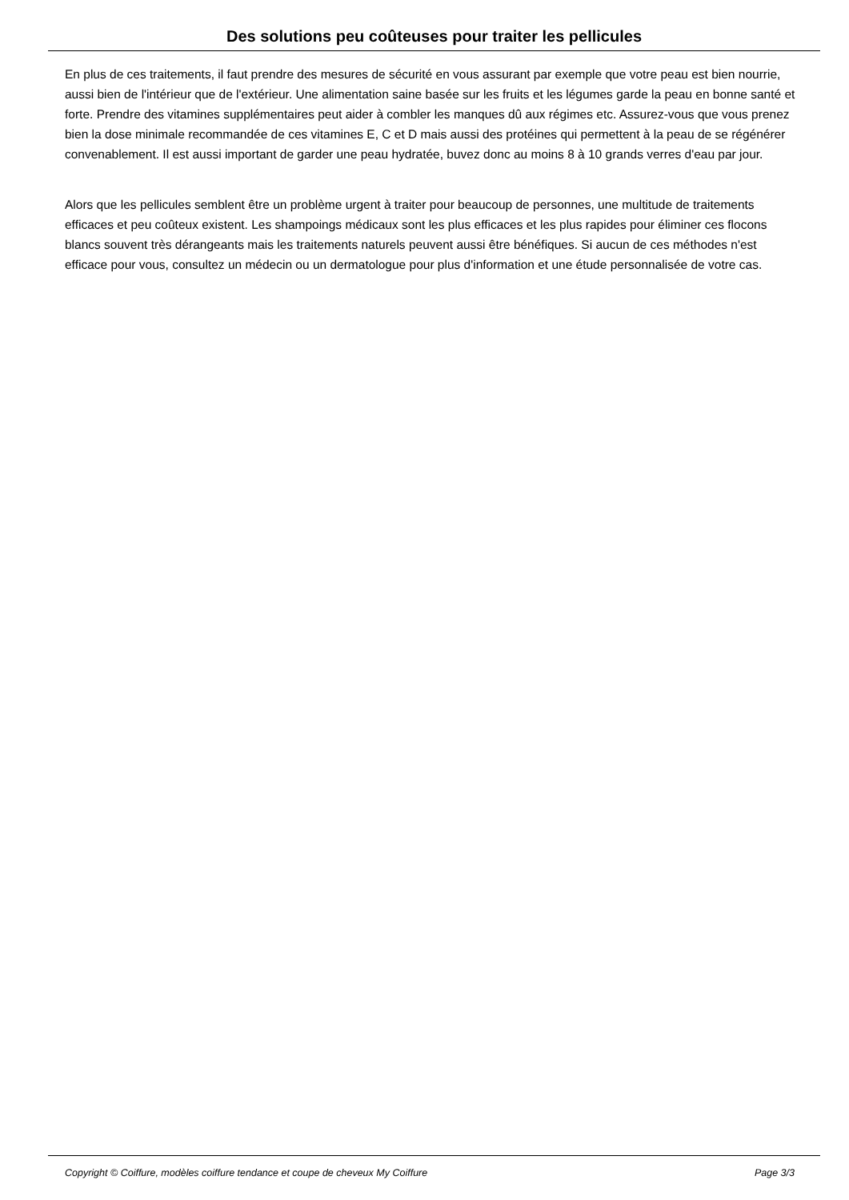Des solutions peu coûteuses pour traiter les pellicules
En plus de ces traitements, il faut prendre des mesures de sécurité en vous assurant par exemple que votre peau est bien nourrie, aussi bien de l'intérieur que de l'extérieur. Une alimentation saine basée sur les fruits et les légumes garde la peau en bonne santé et forte. Prendre des vitamines supplémentaires peut aider à combler les manques dû aux régimes etc. Assurez-vous que vous prenez bien la dose minimale recommandée de ces vitamines E, C et D mais aussi des protéines qui permettent à la peau de se régénérer convenablement. Il est aussi important de garder une peau hydratée, buvez donc au moins 8 à 10 grands verres d'eau par jour.
Alors que les pellicules semblent être un problème urgent à traiter pour beaucoup de personnes, une multitude de traitements efficaces et peu coûteux existent. Les shampoings médicaux sont les plus efficaces et les plus rapides pour éliminer ces flocons blancs souvent très dérangeants mais les traitements naturels peuvent aussi être bénéfiques. Si aucun de ces méthodes n'est efficace pour vous, consultez un médecin ou un dermatologue pour plus d'information et une étude personnalisée de votre cas.
Copyright © Coiffure, modèles coiffure tendance et coupe de cheveux My Coiffure Page 3/3